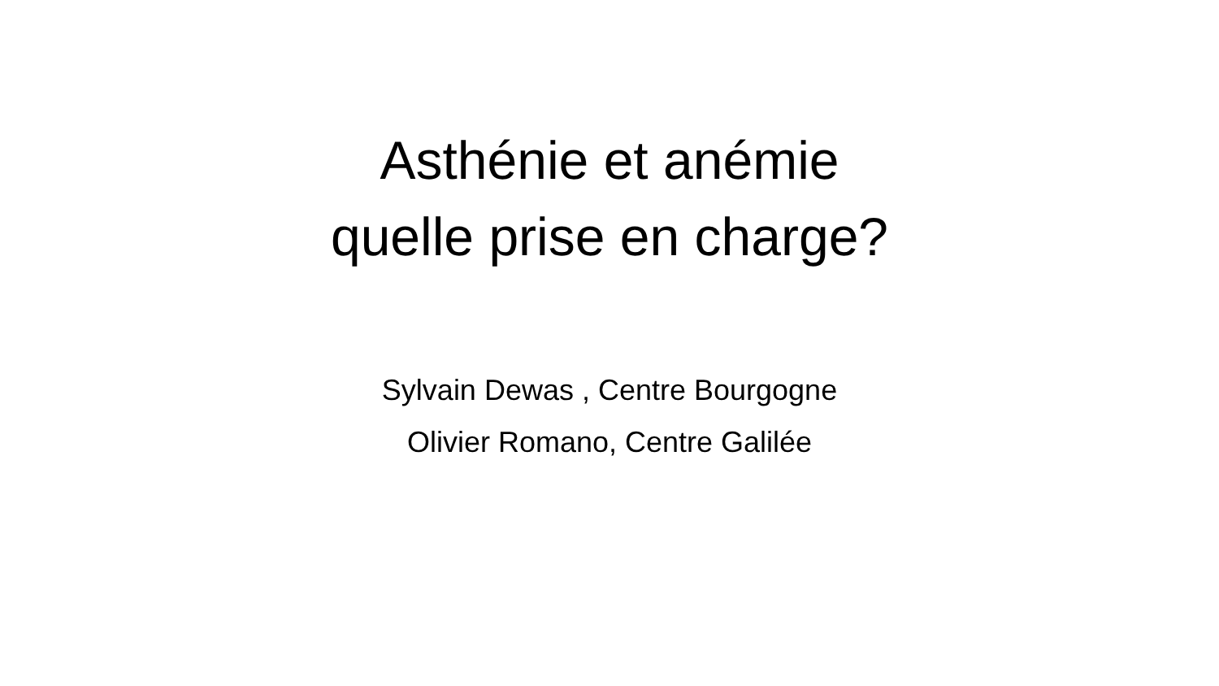Asthénie et anémie
quelle prise en charge?
Sylvain Dewas , Centre Bourgogne
Olivier Romano, Centre Galilée